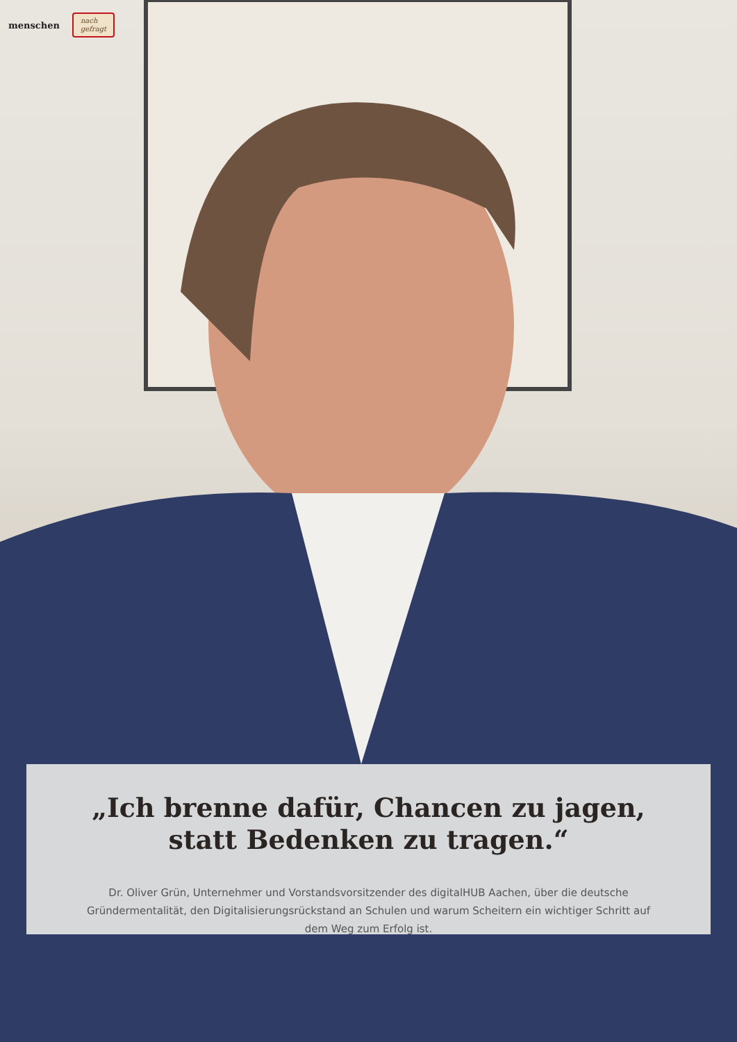menschen nach
gefragt
„Ich brenne dafür, Chancen zu jagen,
statt Bedenken zu tragen.“
Dr. Oliver Grün, Unternehmer und Vorstandsvorsitzender des digitalHUB Aachen, über die deutsche Gründermentalität, den Digitalisierungsrückstand an Schulen und warum Scheitern ein wichtiger Schritt auf dem Weg zum Erfolg ist.